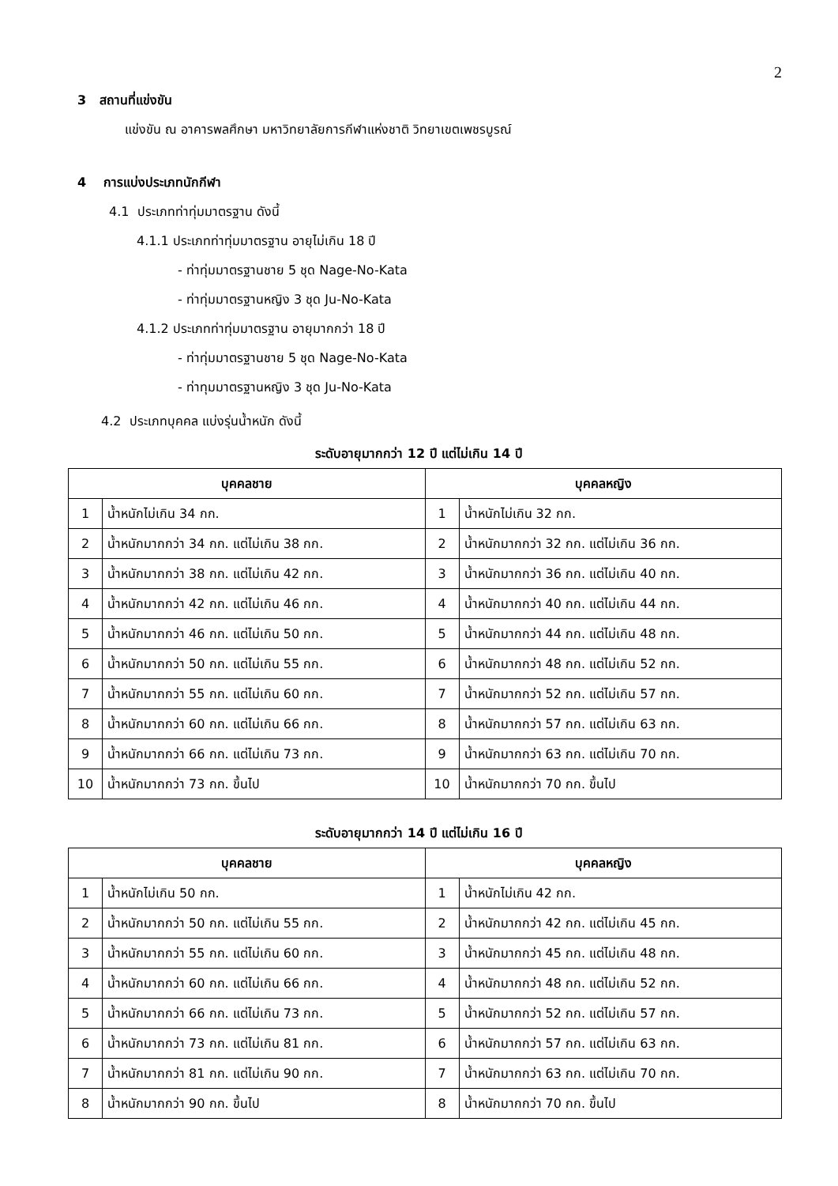2
3 สถานที่แข่งขัน
แข่งขัน ณ อาคารพลศึกษา มหาวิทยาลัยการกีฬาแห่งชาติ วิทยาเขตเพชรบูรณ์
4 การแบ่งประเภทนักกีฬา
4.1 ประเภทท่าทุ่มมาตรฐาน ดังนี้
4.1.1 ประเภทท่าทุ่มมาตรฐาน อายุไม่เกิน 18 ปี
- ท่าทุ่มมาตรฐานชาย 5 ชุด Nage-No-Kata
- ท่าทุ่มมาตรฐานหญิง 3 ชุด Ju-No-Kata
4.1.2 ประเภทท่าทุ่มมาตรฐาน อายุมากกว่า 18 ปี
- ท่าทุ่มมาตรฐานชาย 5 ชุด Nage-No-Kata
- ท่าทุมมาตรฐานหญิง 3 ชุด Ju-No-Kata
4.2 ประเภทบุคคล แบ่งรุ่นน้ำหนัก ดังนี้
ระดับอายุมากกว่า 12 ปี แต่ไม่เกิน 14 ปี
| บุคคลชาย | | บุคคลหญิง | |
| --- | --- | --- | --- |
| 1 | น้ำหนักไม่เกิน 34 กก. | 1 | น้ำหนักไม่เกิน 32 กก. |
| 2 | น้ำหนักมากกว่า 34 กก. แต่ไม่เกิน 38 กก. | 2 | น้ำหนักมากกว่า 32 กก. แต่ไม่เกิน 36 กก. |
| 3 | น้ำหนักมากกว่า 38 กก. แต่ไม่เกิน 42 กก. | 3 | น้ำหนักมากกว่า 36 กก. แต่ไม่เกิน 40 กก. |
| 4 | น้ำหนักมากกว่า 42 กก. แต่ไม่เกิน 46 กก. | 4 | น้ำหนักมากกว่า 40 กก. แต่ไม่เกิน 44 กก. |
| 5 | น้ำหนักมากกว่า 46 กก. แต่ไม่เกิน 50 กก. | 5 | น้ำหนักมากกว่า 44 กก. แต่ไม่เกิน 48 กก. |
| 6 | น้ำหนักมากกว่า 50 กก. แต่ไม่เกิน 55 กก. | 6 | น้ำหนักมากกว่า 48 กก. แต่ไม่เกิน 52 กก. |
| 7 | น้ำหนักมากกว่า 55 กก. แต่ไม่เกิน 60 กก. | 7 | น้ำหนักมากกว่า 52 กก. แต่ไม่เกิน 57 กก. |
| 8 | น้ำหนักมากกว่า 60 กก. แต่ไม่เกิน 66 กก. | 8 | น้ำหนักมากกว่า 57 กก. แต่ไม่เกิน 63 กก. |
| 9 | น้ำหนักมากกว่า 66 กก. แต่ไม่เกิน 73 กก. | 9 | น้ำหนักมากกว่า 63 กก. แต่ไม่เกิน 70 กก. |
| 10 | น้ำหนักมากกว่า 73 กก. ขึ้นไป | 10 | น้ำหนักมากกว่า 70 กก. ขึ้นไป |
ระดับอายุมากกว่า 14 ปี แต่ไม่เกิน 16 ปี
| บุคคลชาย | | บุคคลหญิง | |
| --- | --- | --- | --- |
| 1 | น้ำหนักไม่เกิน 50 กก. | 1 | น้ำหนักไม่เกิน 42 กก. |
| 2 | น้ำหนักมากกว่า 50 กก. แต่ไม่เกิน 55 กก. | 2 | น้ำหนักมากกว่า 42 กก. แต่ไม่เกิน 45 กก. |
| 3 | น้ำหนักมากกว่า 55 กก. แต่ไม่เกิน 60 กก. | 3 | น้ำหนักมากกว่า 45 กก. แต่ไม่เกิน 48 กก. |
| 4 | น้ำหนักมากกว่า 60 กก. แต่ไม่เกิน 66 กก. | 4 | น้ำหนักมากกว่า 48 กก. แต่ไม่เกิน 52 กก. |
| 5 | น้ำหนักมากกว่า 66 กก. แต่ไม่เกิน 73 กก. | 5 | น้ำหนักมากกว่า 52 กก. แต่ไม่เกิน 57 กก. |
| 6 | น้ำหนักมากกว่า 73 กก. แต่ไม่เกิน 81 กก. | 6 | น้ำหนักมากกว่า 57 กก. แต่ไม่เกิน 63 กก. |
| 7 | น้ำหนักมากกว่า 81 กก. แต่ไม่เกิน 90 กก. | 7 | น้ำหนักมากกว่า 63 กก. แต่ไม่เกิน 70 กก. |
| 8 | น้ำหนักมากกว่า 90 กก. ขึ้นไป | 8 | น้ำหนักมากกว่า 70 กก. ขึ้นไป |